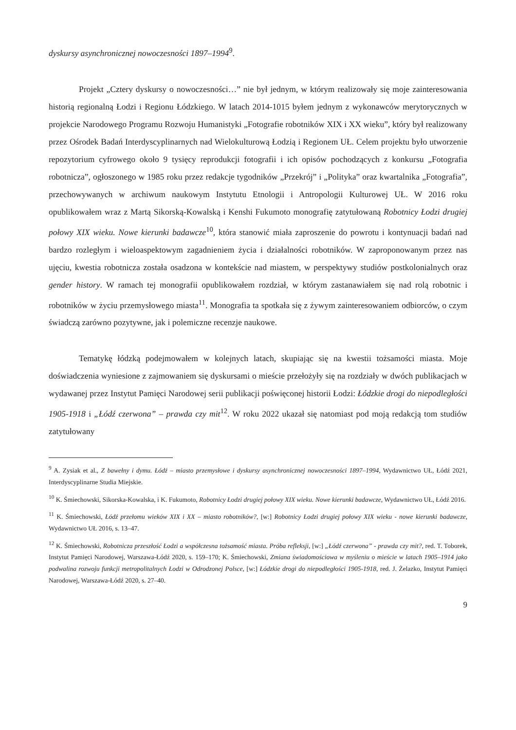dyskursy asynchronicznej nowoczesności 1897–1994<sup>9</sup>.
Projekt „Cztery dyskursy o nowoczesności…” nie był jednym, w którym realizowały się moje zainteresowania historią regionalną Łodzi i Regionu Łódzkiego. W latach 2014-1015 byłem jednym z wykonawców merytorycznych w projekcie Narodowego Programu Rozwoju Humanistyki „Fotografie robotników XIX i XX wieku”, który był realizowany przez Ośrodek Badań Interdyscyplinarnych nad Wielokulturową Łodzią i Regionem UŁ. Celem projektu było utworzenie repozytorium cyfrowego około 9 tysięcy reprodukcji fotografii i ich opisów pochodzących z konkursu „Fotografia robotnicza”, ogłoszonego w 1985 roku przez redakcje tygodników „Przekrój” i „Polityka” oraz kwartalnika „Fotografia”, przechowywanych w archiwum naukowym Instytutu Etnologii i Antropologii Kulturowej UŁ. W 2016 roku opublikowałem wraz z Martą Sikorską-Kowalską i Kenshi Fukumoto monografię zatytułowaną Robotnicy Łodzi drugiej połowy XIX wieku. Nowe kierunki badawcze<sup>10</sup>, która stanowić miała zaproszenie do powrotu i kontynuacji badań nad bardzo rozległym i wieloaspektowym zagadnieniem życia i działalności robotników. W zaproponowanym przez nas ujęciu, kwestia robotnicza została osadzona w kontekście nad miastem, w perspektywy studiów postkolonialnych oraz gender history. W ramach tej monografii opublikowałem rozdział, w którym zastanawiałem się nad rolą robotnic i robotników w życiu przemysłowego miasta<sup>11</sup>. Monografia ta spotkała się z żywym zainteresowaniem odbiorców, o czym świadczą zarówno pozytywne, jak i polemiczne recenzje naukowe.
Tematykę łódzką podejmowałem w kolejnych latach, skupiając się na kwestii tożsamości miasta. Moje doświadczenia wyniesione z zajmowaniem się dyskursami o mieście przełożyły się na rozdziały w dwóch publikacjach w wydawanej przez Instytut Pamięci Narodowej serii publikacji poświęconej historii Łodzi: Łódzkie drogi do niepodległości 1905-1918 i „Łódź czerwona” – prawda czy mit<sup>12</sup>. W roku 2022 ukazał się natomiast pod moją redakcją tom studiów zatytułowany
<sup>9</sup> A. Zysiak et al., Z bawełny i dymu. Łódź – miasto przemysłowe i dyskursy asynchronicznej nowoczesności 1897–1994, Wydawnictwo UŁ, Łódź 2021, Interdyscyplinarne Studia Miejskie.
<sup>10</sup> K. Śmiechowski, Sikorska-Kowalska, i K. Fukumoto, Robotnicy Łodzi drugiej połowy XIX wieku. Nowe kierunki badawcze, Wydawnictwo UŁ, Łódź 2016.
<sup>11</sup> K. Śmiechowski, Łódź przełomu wieków XIX i XX – miasto robotników?, [w:] Robotnicy Łodzi drugiej połowy XIX wieku - nowe kierunki badawcze, Wydawnictwo UŁ 2016, s. 13–47.
<sup>12</sup> K. Śmiechowski, Robotnicza przeszłość Łodzi a współczesna tożsamość miasta. Próba refleksji, [w:] „Łódź czerwona” - prawda czy mit?, red. T. Toborek, Instytut Pamięci Narodowej, Warszawa-Łódź 2020, s. 159–170; K. Śmiechowski, Zmiana świadomościowa w myśleniu o mieście w latach 1905–1914 jako podwalina rozwoju funkcji metropolitalnych Łodzi w Odrodzonej Polsce, [w:] Łódzkie drogi do niepodległości 1905-1918, red. J. Żelazko, Instytut Pamięci Narodowej, Warszawa-Łódź 2020, s. 27–40.
9